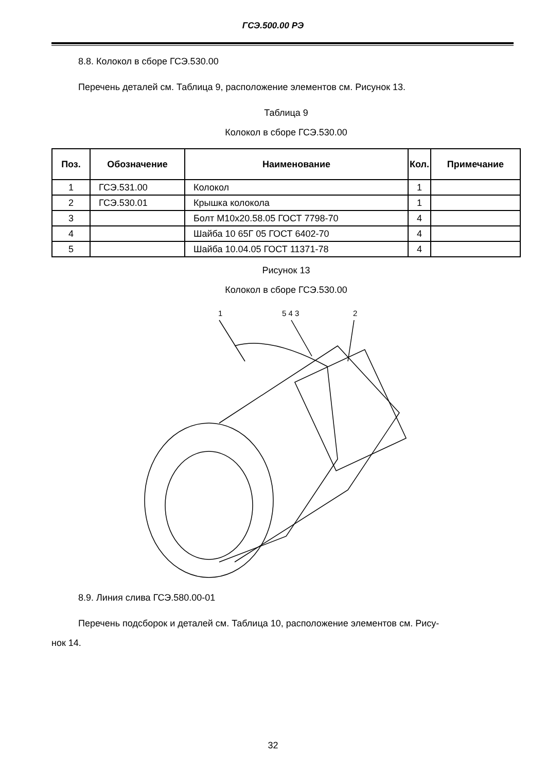ГСЭ.500.00 РЭ
8.8. Колокол в сборе ГСЭ.530.00
Перечень деталей см. Таблица 9, расположение элементов см. Рисунок 13.
Таблица 9
Колокол в сборе ГСЭ.530.00
| Поз. | Обозначение | Наименование | Кол. | Примечание |
| --- | --- | --- | --- | --- |
| 1 | ГСЭ.531.00 | Колокол | 1 | |
| 2 | ГСЭ.530.01 | Крышка колокола | 1 | |
| 3 | | Болт М10х20.58.05 ГОСТ 7798-70 | 4 | |
| 4 | | Шайба 10 65Г 05 ГОСТ 6402-70 | 4 | |
| 5 | | Шайба 10.04.05 ГОСТ 11371-78 | 4 | |
Рисунок 13
Колокол в сборе ГСЭ.530.00
1
5 4 3
2
8.9. Линия слива ГСЭ.580.00-01
Перечень подсборок и деталей см. Таблица 10, расположение элементов см. Рису-
нок 14.
32